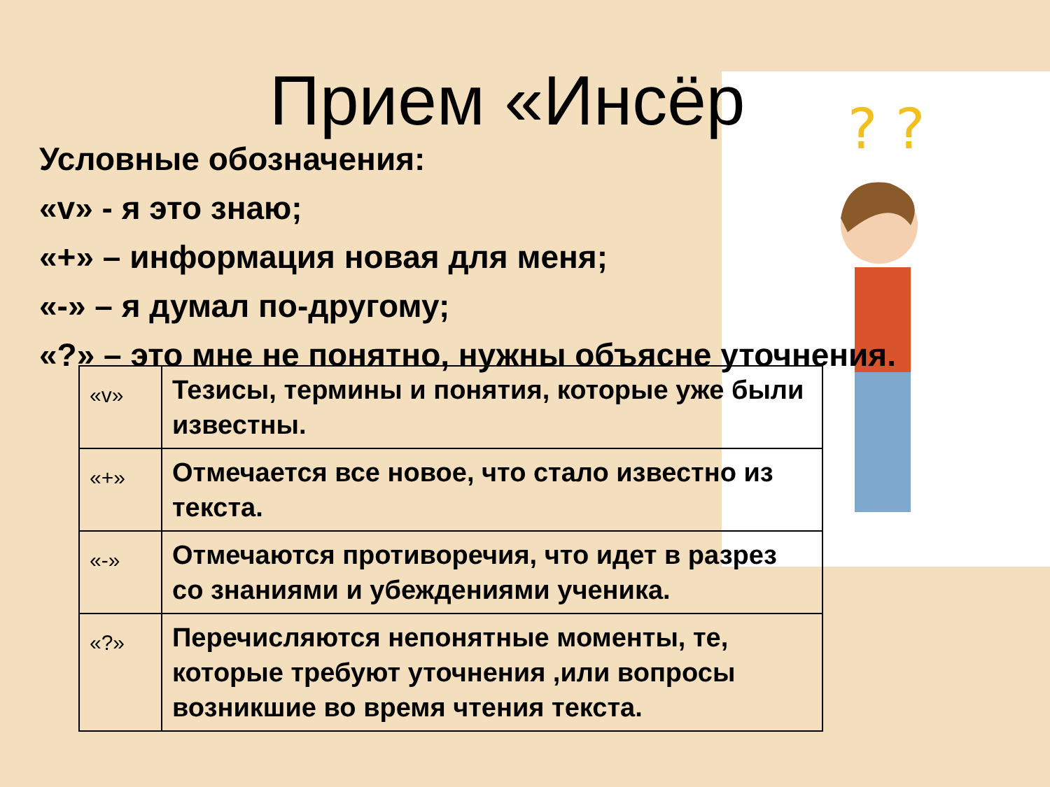? ?
Прием «Инсёр
Условные обозначения:
«v» - я это знаю;
«+» – информация новая для меня;
«-» – я думал по-другому;
«?» – это мне не понятно, нужны объясне уточнения.
| «v» | Тезисы, термины и понятия, которые уже были известны. |
| «+» | Отмечается все новое, что стало известно из текста. |
| «-» | Отмечаются противоречия, что идет в разрез со знаниями и убеждениями ученика. |
| «?» | Перечисляются непонятные моменты, те, которые требуют уточнения ,или вопросы возникшие во время чтения текста. |